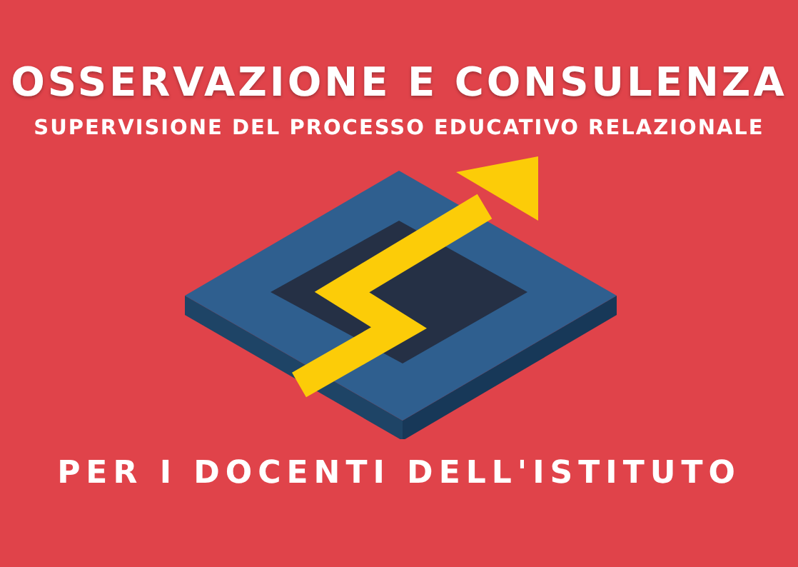OSSERVAZIONE E CONSULENZA
SUPERVISIONE DEL PROCESSO EDUCATIVO RELAZIONALE
PER I DOCENTI DELL'ISTITUTO